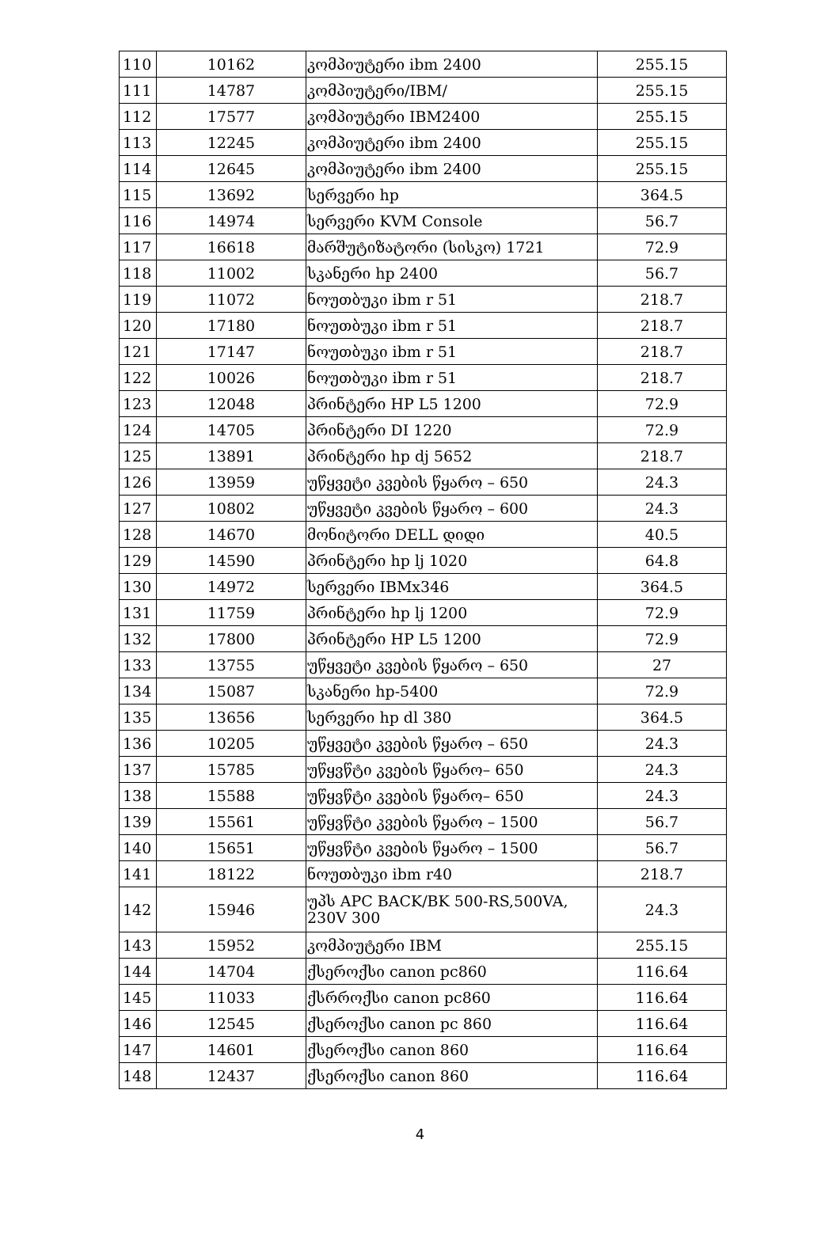| 110 | 10162 | კომპიუტერი ibm 2400 | 255.15 |
| 111 | 14787 | კომპიუტერი/IBM/ | 255.15 |
| 112 | 17577 | კომპიუტერი IBM2400 | 255.15 |
| 113 | 12245 | კომპიუტერი ibm 2400 | 255.15 |
| 114 | 12645 | კომპიუტერი ibm 2400 | 255.15 |
| 115 | 13692 | სერვერი hp | 364.5 |
| 116 | 14974 | სერვერი KVM Console | 56.7 |
| 117 | 16618 | მარშუტიზატორი (სისკო) 1721 | 72.9 |
| 118 | 11002 | სკანერი hp 2400 | 56.7 |
| 119 | 11072 | ნოუთბუკი ibm r 51 | 218.7 |
| 120 | 17180 | ნოუთბუკი ibm r 51 | 218.7 |
| 121 | 17147 | ნოუთბუკი ibm r 51 | 218.7 |
| 122 | 10026 | ნოუთბუკი ibm r 51 | 218.7 |
| 123 | 12048 | პრინტერი HP L5 1200 | 72.9 |
| 124 | 14705 | პრინტერი DI 1220 | 72.9 |
| 125 | 13891 | პრინტერი hp dj 5652 | 218.7 |
| 126 | 13959 | უწყვეტი კვების წყარო – 650 | 24.3 |
| 127 | 10802 | უწყვეტი კვების წყარო – 600 | 24.3 |
| 128 | 14670 | მონიტორი DELL დიდი | 40.5 |
| 129 | 14590 | პრინტერი hp lj 1020 | 64.8 |
| 130 | 14972 | სერვერი IBMx346 | 364.5 |
| 131 | 11759 | პრინტერი hp lj 1200 | 72.9 |
| 132 | 17800 | პრინტერი HP L5 1200 | 72.9 |
| 133 | 13755 | უწყვეტი კვების წყარო – 650 | 27 |
| 134 | 15087 | სკანერი hp-5400 | 72.9 |
| 135 | 13656 | სერვერი hp dl 380 | 364.5 |
| 136 | 10205 | უწყვეტი კვების წყარო – 650 | 24.3 |
| 137 | 15785 | უწყვწტი კვების წყარო– 650 | 24.3 |
| 138 | 15588 | უწყვწტი კვების წყარო– 650 | 24.3 |
| 139 | 15561 | უწყვწტი კვების წყარო – 1500 | 56.7 |
| 140 | 15651 | უწყვწტი კვების წყარო – 1500 | 56.7 |
| 141 | 18122 | ნოუთბუკი ibm r40 | 218.7 |
| 142 | 15946 | უპს APC BACK/BK 500-RS,500VA, 230V 300 | 24.3 |
| 143 | 15952 | კომპიუტერი IBM | 255.15 |
| 144 | 14704 | ქსეროქსი canon pc860 | 116.64 |
| 145 | 11033 | ქსრროქსი canon pc860 | 116.64 |
| 146 | 12545 | ქსეროქსი canon pc 860 | 116.64 |
| 147 | 14601 | ქსეროქსი canon 860 | 116.64 |
| 148 | 12437 | ქსეროქსი canon 860 | 116.64 |
4